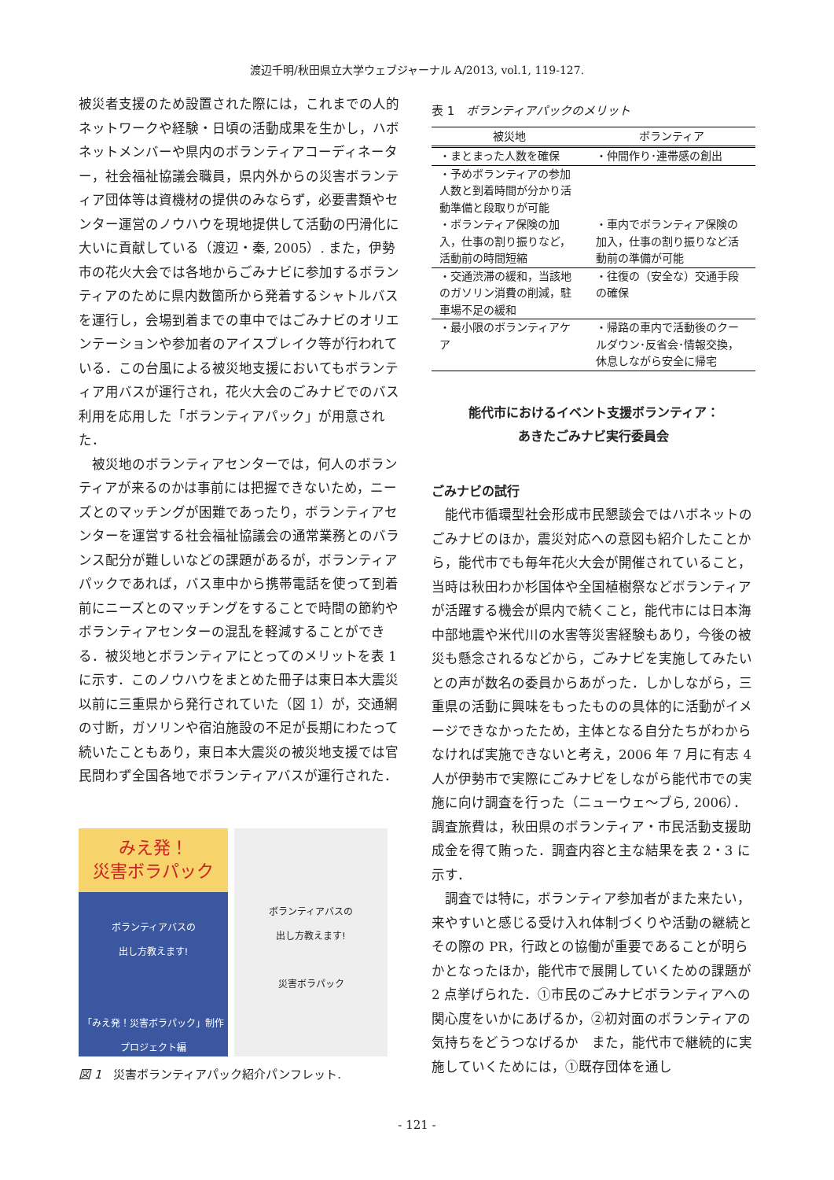渡辺千明/秋田県立大学ウェブジャーナル A/2013, vol.1, 119-127.
被災者支援のため設置された際には，これまでの人的ネットワークや経験・日頃の活動成果を生かし，ハボネットメンバーや県内のボランティアコーディネーター，社会福祉協議会職員，県内外からの災害ボランティア団体等は資機材の提供のみならず，必要書類やセンター運営のノウハウを現地提供して活動の円滑化に大いに貢献している（渡辺・秦, 2005）. また，伊勢市の花火大会では各地からごみナビに参加するボランティアのために県内数箇所から発着するシャトルバスを運行し，会場到着までの車中ではごみナビのオリエンテーションや参加者のアイスブレイク等が行われている．この台風による被災地支援においてもボランティア用バスが運行され，花火大会のごみナビでのバス利用を応用した「ボランティアパック」が用意された．
被災地のボランティアセンターでは，何人のボランティアが来るのかは事前には把握できないため，ニーズとのマッチングが困難であったり，ボランティアセンターを運営する社会福祉協議会の通常業務とのバランス配分が難しいなどの課題があるが，ボランティアパックであれば，バス車中から携帯電話を使って到着前にニーズとのマッチングをすることで時間の節約やボランティアセンターの混乱を軽減することができる．被災地とボランティアにとってのメリットを表 1 に示す．このノウハウをまとめた冊子は東日本大震災以前に三重県から発行されていた（図 1）が，交通網の寸断，ガソリンや宿泊施設の不足が長期にわたって続いたこともあり，東日本大震災の被災地支援では官民問わず全国各地でボランティアバスが運行された．
みえ発！
災害ボラパック
ボランティアバスの
出し方教えます!
「みえ発！災害ボラパック」制作プロジェクト編
ボランティアバスの
出し方教えます!
災害ボラパック
図 1　災害ボランティアパック紹介パンフレット.
表 1　ボランティアパックのメリット
| 被災地 | ボランティア |
| --- | --- |
| ・まとまった人数を確保 | ・仲間作り･連帯感の創出 |
| ・予めボランティアの参加人数と到着時間が分かり活動準備と段取りが可能 | |
| ・ボランティア保険の加入，仕事の割り振りなど，活動前の時間短縮 | ・車内でボランティア保険の加入，仕事の割り振りなど活動前の準備が可能 |
| ・交通渋滞の緩和，当該地のガソリン消費の削減，駐車場不足の緩和 | ・往復の（安全な）交通手段の確保 |
| ・最小限のボランティアケア | ・帰路の車内で活動後のクールダウン･反省会･情報交換，休息しながら安全に帰宅 |
能代市におけるイベント支援ボランティア：
あきたごみナビ実行委員会
ごみナビの試行
能代市循環型社会形成市民懇談会ではハボネットのごみナビのほか，震災対応への意図も紹介したことから，能代市でも毎年花火大会が開催されていること，当時は秋田わか杉国体や全国植樹祭などボランティアが活躍する機会が県内で続くこと，能代市には日本海中部地震や米代川の水害等災害経験もあり，今後の被災も懸念されるなどから，ごみナビを実施してみたいとの声が数名の委員からあがった．しかしながら，三重県の活動に興味をもったものの具体的に活動がイメージできなかったため，主体となる自分たちがわからなければ実施できないと考え，2006 年 7 月に有志 4 人が伊勢市で実際にごみナビをしながら能代市での実施に向け調査を行った（ニューウェ～ブら, 2006）．調査旅費は，秋田県のボランティア・市民活動支援助成金を得て賄った．調査内容と主な結果を表 2・3 に示す．
調査では特に，ボランティア参加者がまた来たい，来やすいと感じる受け入れ体制づくりや活動の継続とその際の PR，行政との協働が重要であることが明らかとなったほか，能代市で展開していくための課題が 2 点挙げられた．①市民のごみナビボランティアへの関心度をいかにあげるか，②初対面のボランティアの気持ちをどうつなげるか　また，能代市で継続的に実施していくためには，①既存団体を通し
- 121 -